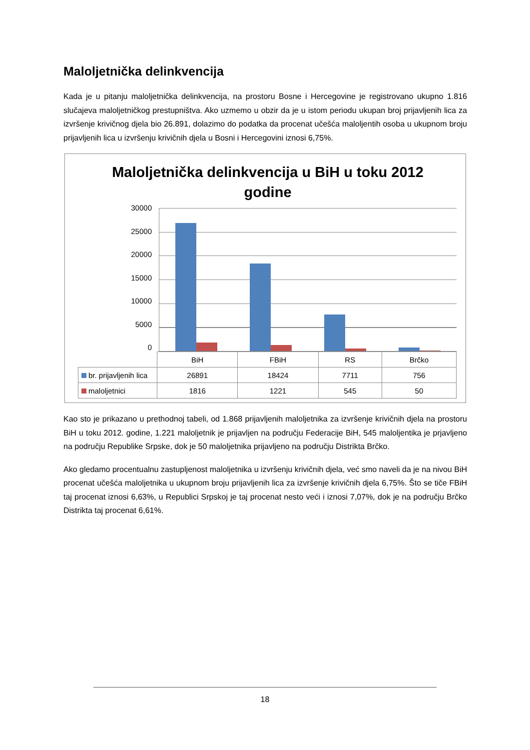Maloljetnička delinkvencija
Kada je u pitanju maloljetnička delinkvencija, na prostoru Bosne i Hercegovine je registrovano ukupno 1.816 slučajeva maloljetničkog prestupništva. Ako uzmemo u obzir da je u istom periodu ukupan broj prijavljenih lica za izvršenje krivičnog djela bio 26.891, dolazimo do podatka da procenat učešća maloljentih osoba u ukupnom broju prijavljenih lica u izvršenju krivičnih djela u Bosni i Hercegovini iznosi 6,75%.
Maloljetnička delinkvencija u BiH u toku 2012
godine
30000
25000
20000
15000
10000
5000
0
| | BiH | FBiH | RS | Brčko |
| --- | --- | --- | --- | --- |
| br. prijavljenih lica | 26891 | 18424 | 7711 | 756 |
| maloljetnici | 1816 | 1221 | 545 | 50 |
Kao sto je prikazano u prethodnoj tabeli, od 1.868 prijavljenih maloljetnika za izvršenje krivičnih djela na prostoru BiH u toku 2012. godine, 1.221 maloljetnik je prijavljen na području Federacije BiH, 545 maloljentika je prjavljeno na području Republike Srpske, dok je 50 maloljetnika prijavljeno na području Distrikta Brčko.
Ako gledamo procentualnu zastupljenost maloljetnika u izvršenju krivičnih djela, već smo naveli da je na nivou BiH procenat učešća maloljetnika u ukupnom broju prijavljenih lica za izvršenje krivičnih djela 6,75%. Što se tiče FBiH taj procenat iznosi 6,63%, u Republici Srpskoj je taj procenat nesto veći i iznosi 7,07%, dok je na području Brčko Distrikta taj procenat 6,61%.
18